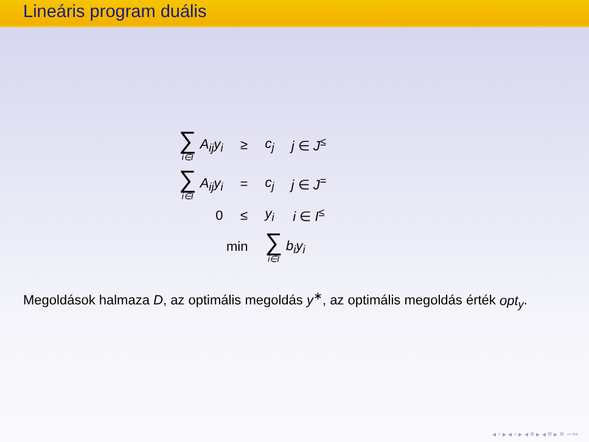Lineáris program duális
| ∑ i∈I A<sub>ij</sub>y<sub>i</sub> | ≥ | c<sub>j</sub> | j ∈ J<sup>≤</sup> |
| ∑ i∈I A<sub>ij</sub>y<sub>i</sub> | = | c<sub>j</sub> | j ∈ J<sup>=</sup> |
| 0 | ≤ | y<sub>i</sub> | i ∈ I<sup>≤</sup> |
| min | | ∑ i∈I b<sub>i</sub>y<sub>i</sub> | |
Megoldások halmaza D, az optimális megoldás y<sup>∗</sup>, az optimális megoldás érték opt<sub>y</sub>.
◂ ▫ ▸ ◂ ▫ ▸ ◂ ≡ ▸ ◂ ≡ ▸ ≡ ∽∾